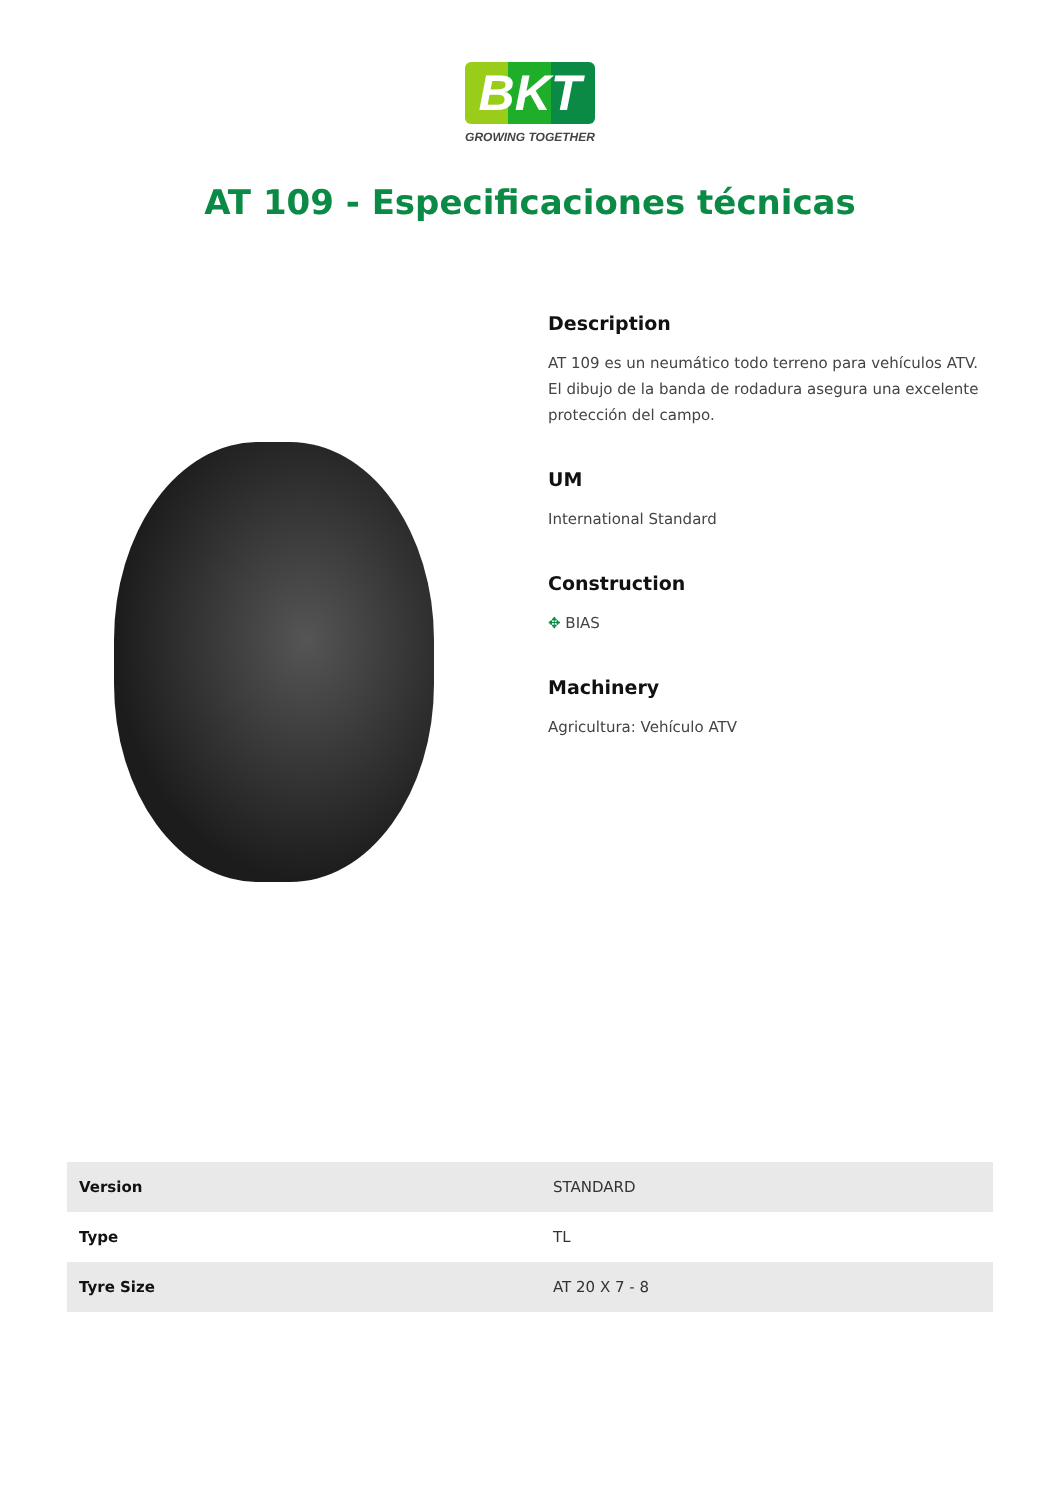BKT
GROWING TOGETHER
AT 109 - Especificaciones técnicas
Description
AT 109 es un neumático todo terreno para vehículos ATV. El dibujo de la banda de rodadura asegura una excelente protección del campo.
UM
International Standard
Construction
✥ BIAS
Machinery
Agricultura: Vehículo ATV
| Version | STANDARD |
| Type | TL |
| Tyre Size | AT 20 X 7 - 8 |